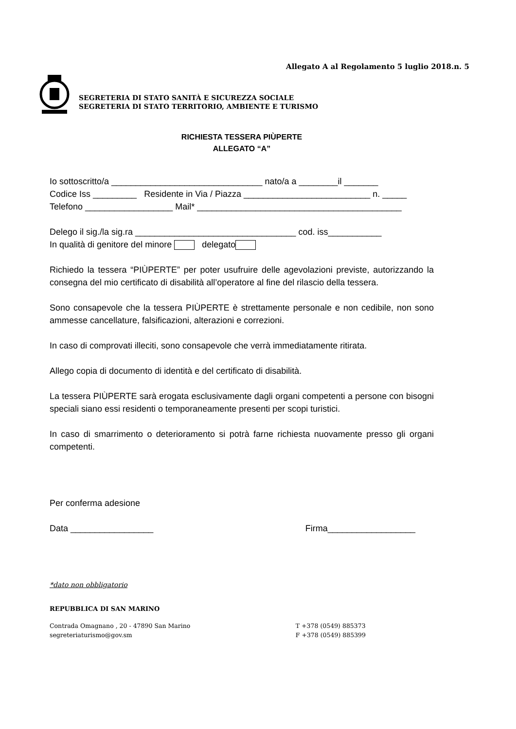Allegato A al Regolamento 5 luglio 2018.n. 5
SEGRETERIA DI STATO SANITÀ E SICUREZZA SOCIALE
SEGRETERIA DI STATO TERRITORIO, AMBIENTE E TURISMO
RICHIESTA TESSERA PIÙPERTE
ALLEGATO “A”
Io sottoscritto/a _______________________________ nato/a a ________il _______
Codice Iss _________ Residente in Via / Piazza __________________________ n. _____
Telefono __________________ Mail* __________________________________________
Delego il sig./la sig.ra _________________________________ cod. iss___________
In qualità di genitore del minore delegato
Richiedo la tessera “PIÙPERTE” per poter usufruire delle agevolazioni previste, autorizzando la consegna del mio certificato di disabilità all’operatore al fine del rilascio della tessera.
Sono consapevole che la tessera PIÙPERTE è strettamente personale e non cedibile, non sono ammesse cancellature, falsificazioni, alterazioni e correzioni.
In caso di comprovati illeciti, sono consapevole che verrà immediatamente ritirata.
Allego copia di documento di identità e del certificato di disabilità.
La tessera PIÙPERTE sarà erogata esclusivamente dagli organi competenti a persone con bisogni speciali siano essi residenti o temporaneamente presenti per scopi turistici.
In caso di smarrimento o deterioramento si potrà farne richiesta nuovamente presso gli organi competenti.
Per conferma adesione
Data _________________ Firma__________________
*dato non obbligatorio
REPUBBLICA DI SAN MARINO
Contrada Omagnano , 20 - 47890 San Marino
segreteriaturismo@gov.sm
T +378 (0549) 885373
F +378 (0549) 885399